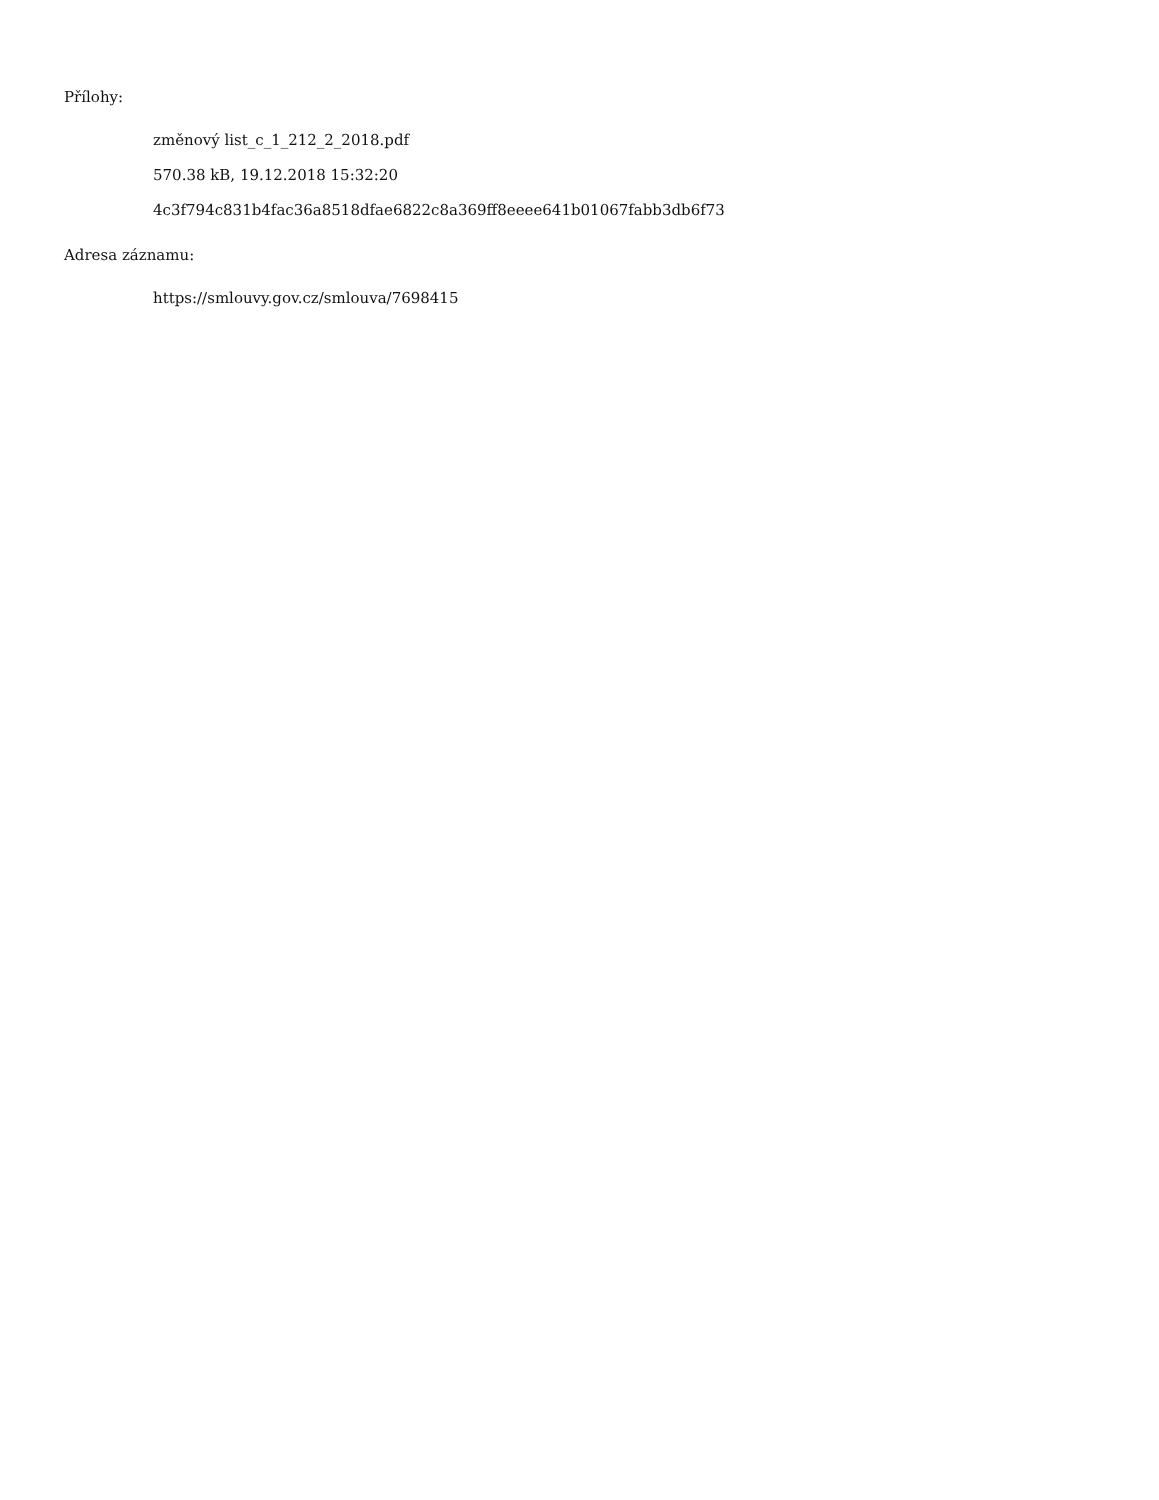Přílohy:
změnový list_c_1_212_2_2018.pdf
570.38 kB, 19.12.2018 15:32:20
4c3f794c831b4fac36a8518dfae6822c8a369ff8eeee641b01067fabb3db6f73
Adresa záznamu:
https://smlouvy.gov.cz/smlouva/7698415